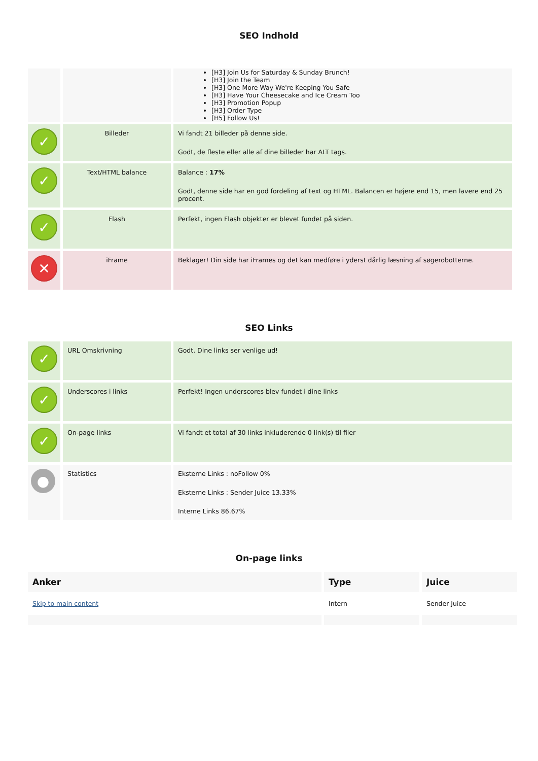SEO Indhold
| | | [H3] Join Us for Saturday & Sunday Brunch! [H3] Join the Team [H3] One More Way We're Keeping You Safe [H3] Have Your Cheesecake and Ice Cream Too [H3] Promotion Popup [H3] Order Type [H5] Follow Us! |
| ✓ | Billeder | Vi fandt 21 billeder på denne side. Godt, de fleste eller alle af dine billeder har ALT tags. |
| ✓ | Text/HTML balance | Balance : 17% Godt, denne side har en god fordeling af text og HTML. Balancen er højere end 15, men lavere end 25 procent. |
| ✓ | Flash | Perfekt, ingen Flash objekter er blevet fundet på siden. |
| ✕ | iFrame | Beklager! Din side har iFrames og det kan medføre i yderst dårlig læsning af søgerobotterne. |
SEO Links
| ✓ | URL Omskrivning | Godt. Dine links ser venlige ud! |
| ✓ | Underscores i links | Perfekt! Ingen underscores blev fundet i dine links |
| ✓ | On-page links | Vi fandt et total af 30 links inkluderende 0 link(s) til filer |
| ● | Statistics | Eksterne Links : noFollow 0% Eksterne Links : Sender Juice 13.33% Interne Links 86.67% |
On-page links
| Anker | Type | Juice |
| --- | --- | --- |
| Skip to main content | Intern | Sender Juice |